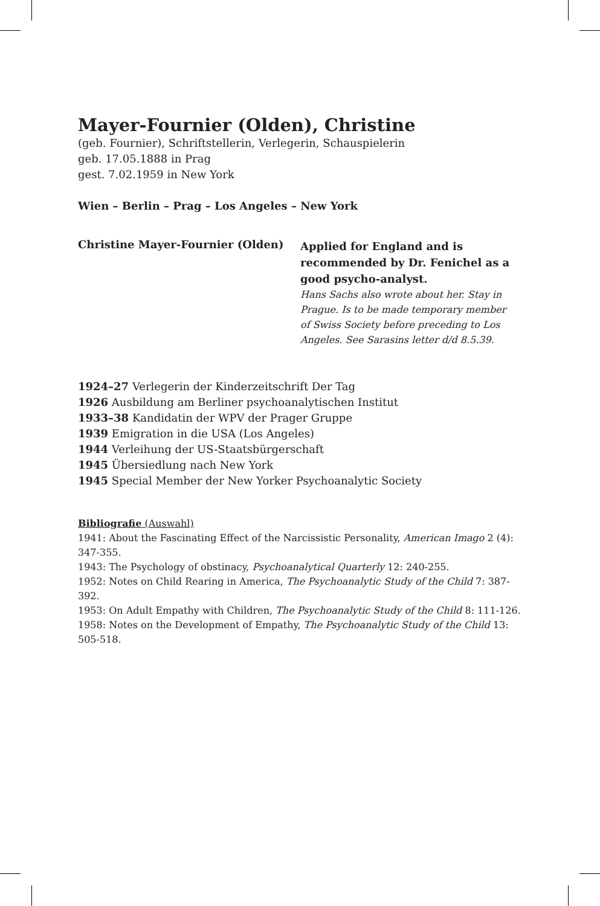Mayer-Fournier (Olden), Christine
(geb. Fournier), Schriftstellerin, Verlegerin, Schauspielerin
geb. 17.05.1888 in Prag
gest. 7.02.1959 in New York
Wien – Berlin – Prag – Los Angeles – New York
Christine Mayer-Fournier (Olden)
Applied for England and is recommended by Dr. Fenichel as a good psycho-analyst.
Hans Sachs also wrote about her. Stay in Prague. Is to be made temporary member of Swiss Society before preceding to Los Angeles. See Sarasins letter d/d 8.5.39.
1924–27 Verlegerin der Kinderzeitschrift Der Tag
1926 Ausbildung am Berliner psychoanalytischen Institut
1933–38 Kandidatin der WPV der Prager Gruppe
1939 Emigration in die USA (Los Angeles)
1944 Verleihung der US-Staatsbürgerschaft
1945 Übersiedlung nach New York
1945 Special Member der New Yorker Psychoanalytic Society
Bibliografie (Auswahl)
1941: About the Fascinating Effect of the Narcissistic Personality, American Imago 2 (4): 347-355.
1943: The Psychology of obstinacy, Psychoanalytical Quarterly 12: 240-255.
1952: Notes on Child Rearing in America, The Psychoanalytic Study of the Child 7: 387-392.
1953: On Adult Empathy with Children, The Psychoanalytic Study of the Child 8: 111-126.
1958: Notes on the Development of Empathy, The Psychoanalytic Study of the Child 13: 505-518.